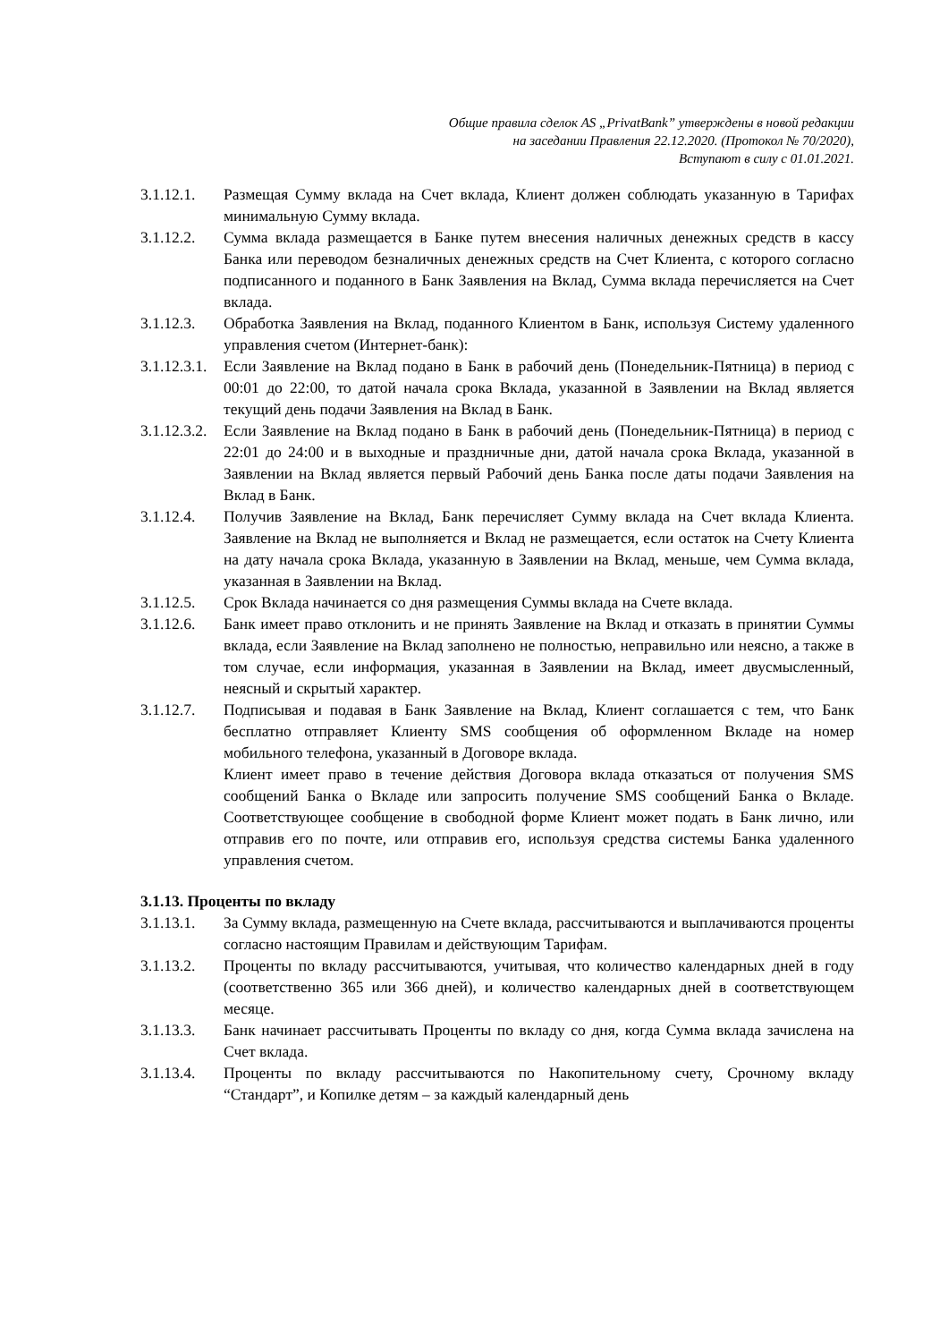Общие правила сделок AS „PrivatBank” утверждены в новой редакции
на заседании Правления 22.12.2020. (Протокол № 70/2020),
Вступают в силу с 01.01.2021.
3.1.12.1.
Размещая Сумму вклада на Счет вклада, Клиент должен соблюдать указанную в Тарифах минимальную Сумму вклада.
3.1.12.2.
Сумма вклада размещается в Банке путем внесения наличных денежных средств в кассу Банка или переводом безналичных денежных средств на Счет Клиента, с которого согласно подписанного и поданного в Банк Заявления на Вклад, Сумма вклада перечисляется на Счет вклада.
3.1.12.3.
Обработка Заявления на Вклад, поданного Клиентом в Банк, используя Систему удаленного управления счетом (Интернет-банк):
3.1.12.3.1.
Если Заявление на Вклад подано в Банк в рабочий день (Понедельник-Пятница) в период с 00:01 до 22:00, то датой начала срока Вклада, указанной в Заявлении на Вклад является текущий день подачи Заявления на Вклад в Банк.
3.1.12.3.2.
Если Заявление на Вклад подано в Банк в рабочий день (Понедельник-Пятница) в период с 22:01 до 24:00 и в выходные и праздничные дни, датой начала срока Вклада, указанной в Заявлении на Вклад является первый Рабочий день Банка после даты подачи Заявления на Вклад в Банк.
3.1.12.4.
Получив Заявление на Вклад, Банк перечисляет Сумму вклада на Счет вклада Клиента. Заявление на Вклад не выполняется и Вклад не размещается, если остаток на Счету Клиента на дату начала срока Вклада, указанную в Заявлении на Вклад, меньше, чем Сумма вклада, указанная в Заявлении на Вклад.
3.1.12.5.
Срок Вклада начинается со дня размещения Суммы вклада на Счете вклада.
3.1.12.6.
Банк имеет право отклонить и не принять Заявление на Вклад и отказать в принятии Суммы вклада, если Заявление на Вклад заполнено не полностью, неправильно или неясно, а также в том случае, если информация, указанная в Заявлении на Вклад, имеет двусмысленный, неясный и скрытый характер.
3.1.12.7.
Подписывая и подавая в Банк Заявление на Вклад, Клиент соглашается с тем, что Банк бесплатно отправляет Клиенту SMS сообщения об оформленном Вкладе на номер мобильного телефона, указанный в Договоре вклада.
Клиент имеет право в течение действия Договора вклада отказаться от получения SMS сообщений Банка о Вкладе или запросить получение SMS сообщений Банка о Вкладе. Соответствующее сообщение в свободной форме Клиент может подать в Банк лично, или отправив его по почте, или отправив его, используя средства системы Банка удаленного управления счетом.
3.1.13. Проценты по вкладу
3.1.13.1.
За Сумму вклада, размещенную на Счете вклада, рассчитываются и выплачиваются проценты согласно настоящим Правилам и действующим Тарифам.
3.1.13.2.
Проценты по вкладу рассчитываются, учитывая, что количество календарных дней в году (соответственно 365 или 366 дней), и количество календарных дней в соответствующем месяце.
3.1.13.3.
Банк начинает рассчитывать Проценты по вкладу со дня, когда Сумма вклада зачислена на Счет вклада.
3.1.13.4.
Проценты по вкладу рассчитываются по Накопительному счету, Срочному вкладу “Стандарт”, и Копилке детям – за каждый календарный день